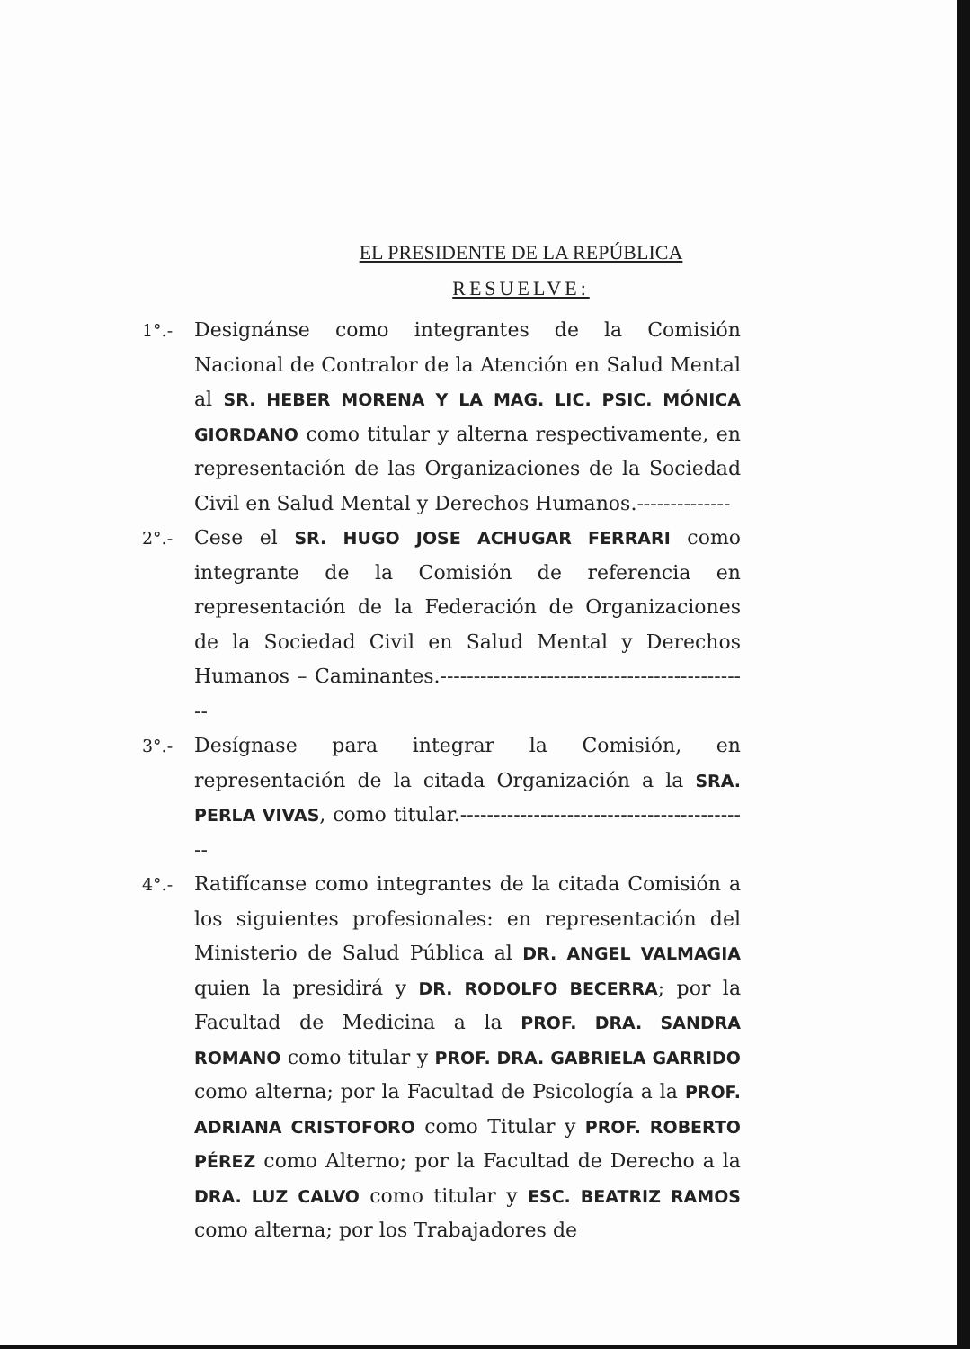EL PRESIDENTE DE LA REPÚBLICA
RESUELVE:
1°.-
Designánse como integrantes de la Comisión Nacional de Contralor de la Atención en Salud Mental al SR. HEBER MORENA Y LA MAG. LIC. PSIC. MÓNICA GIORDANO como titular y alterna respectivamente, en representación de las Organizaciones de la Sociedad Civil en Salud Mental y Derechos Humanos.--------------
2°.-
Cese el SR. HUGO JOSE ACHUGAR FERRARI como integrante de la Comisión de referencia en representación de la Federación de Organizaciones de la Sociedad Civil en Salud Mental y Derechos Humanos – Caminantes.-----------------------------------------------
3°.-
Desígnase para integrar la Comisión, en representación de la citada Organización a la SRA. PERLA VIVAS, como titular.--------------------------------------------
4°.-
Ratifícanse como integrantes de la citada Comisión a los siguientes profesionales: en representación del Ministerio de Salud Pública al DR. ANGEL VALMAGIA quien la presidirá y DR. RODOLFO BECERRA; por la Facultad de Medicina a la PROF. DRA. SANDRA ROMANO como titular y PROF. DRA. GABRIELA GARRIDO como alterna; por la Facultad de Psicología a la PROF. ADRIANA CRISTOFORO como Titular y PROF. ROBERTO PÉREZ como Alterno; por la Facultad de Derecho a la DRA. LUZ CALVO como titular y ESC. BEATRIZ RAMOS como alterna; por los Trabajadores de